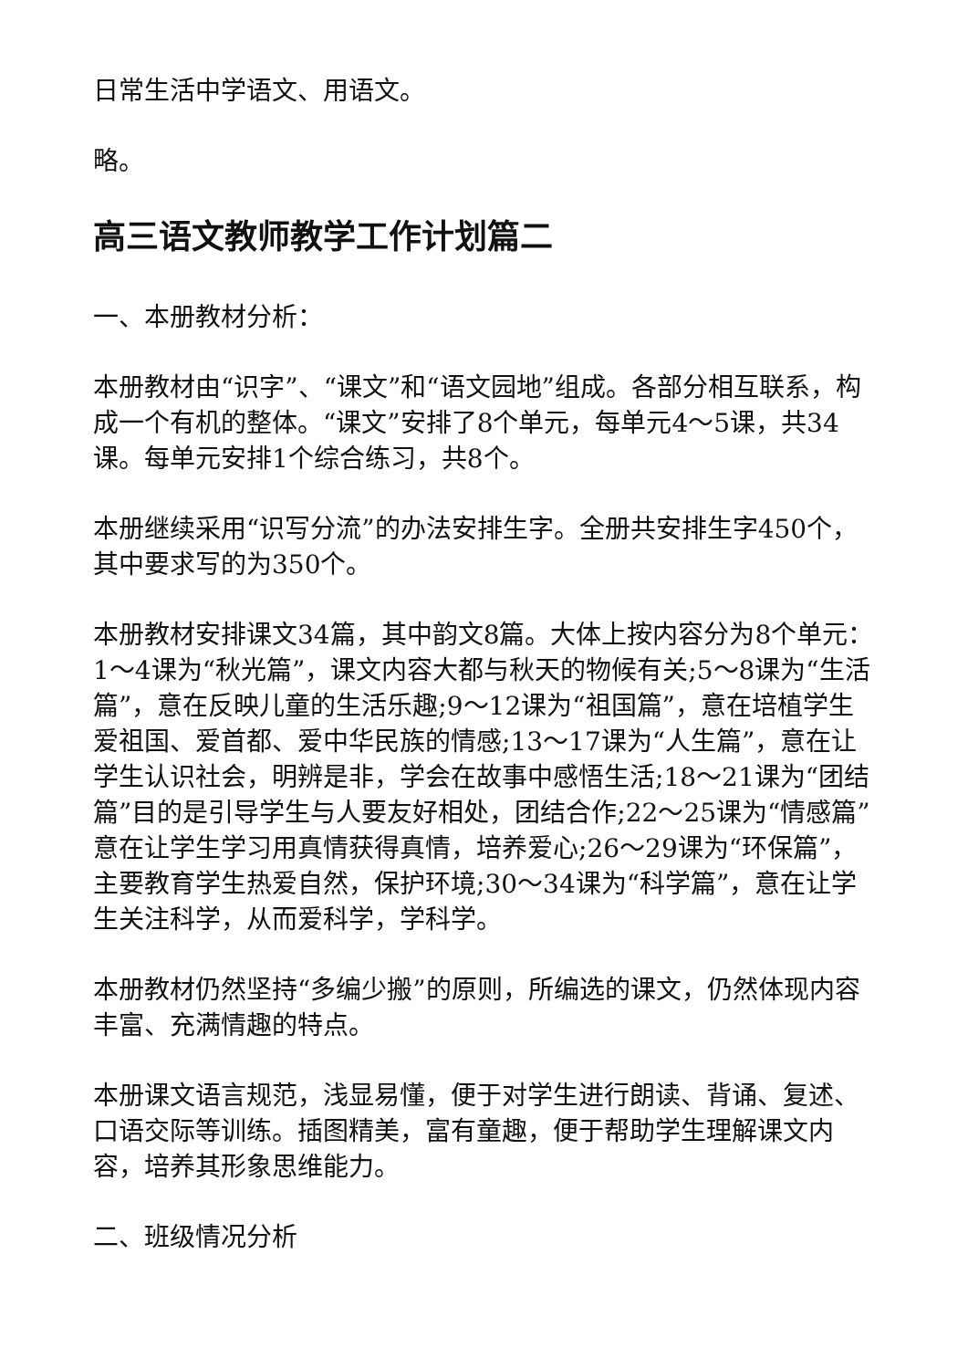日常生活中学语文、用语文。
略。
高三语文教师教学工作计划篇二
一、本册教材分析：
本册教材由“识字”、“课文”和“语文园地”组成。各部分相互联系，构成一个有机的整体。“课文”安排了8个单元，每单元4～5课，共34课。每单元安排1个综合练习，共8个。
本册继续采用“识写分流”的办法安排生字。全册共安排生字450个，其中要求写的为350个。
本册教材安排课文34篇，其中韵文8篇。大体上按内容分为8个单元：1～4课为“秋光篇”，课文内容大都与秋天的物候有关;5～8课为“生活篇”，意在反映儿童的生活乐趣;9～12课为“祖国篇”，意在培植学生爱祖国、爱首都、爱中华民族的情感;13～17课为“人生篇”，意在让学生认识社会，明辨是非，学会在故事中感悟生活;18～21课为“团结篇”目的是引导学生与人要友好相处，团结合作;22～25课为“情感篇”意在让学生学习用真情获得真情，培养爱心;26～29课为“环保篇”，主要教育学生热爱自然，保护环境;30～34课为“科学篇”，意在让学生关注科学，从而爱科学，学科学。
本册教材仍然坚持“多编少搬”的原则，所编选的课文，仍然体现内容丰富、充满情趣的特点。
本册课文语言规范，浅显易懂，便于对学生进行朗读、背诵、复述、口语交际等训练。插图精美，富有童趣，便于帮助学生理解课文内容，培养其形象思维能力。
二、班级情况分析